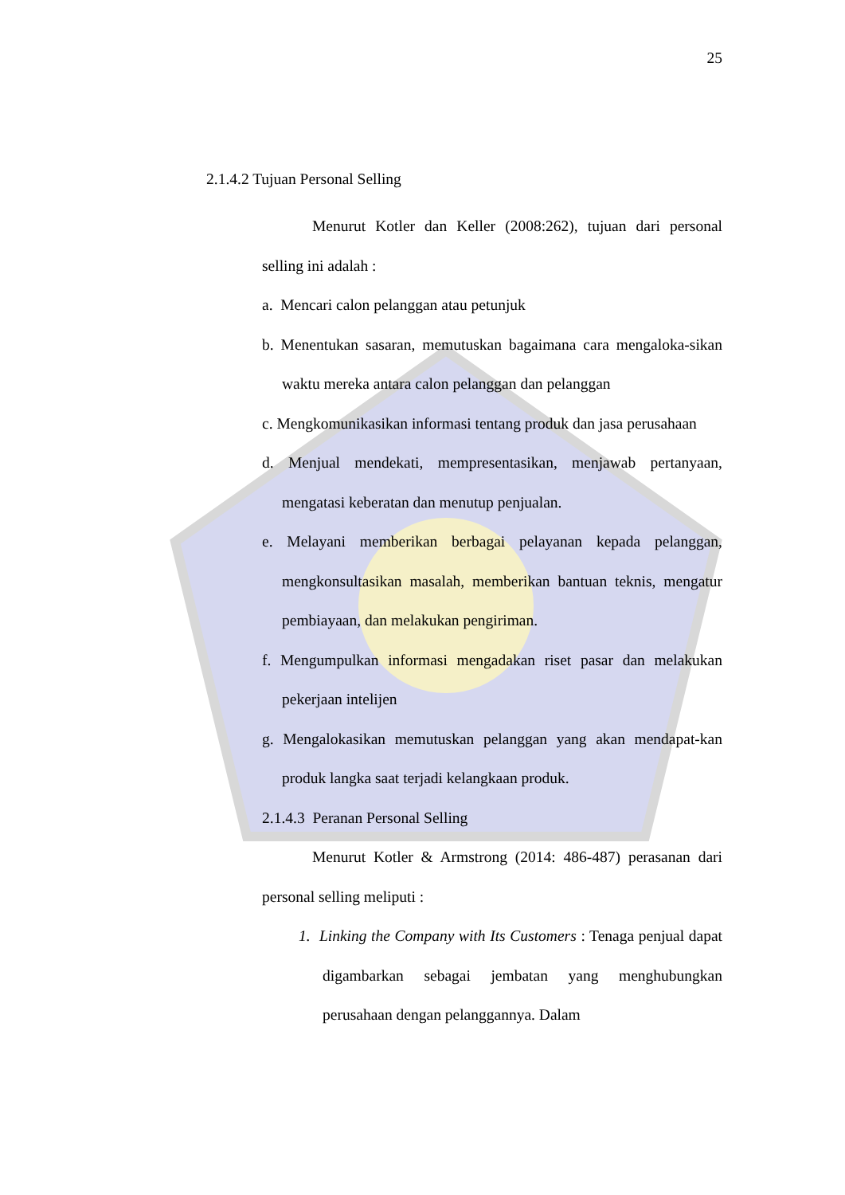25
2.1.4.2 Tujuan Personal Selling
Menurut Kotler dan Keller (2008:262), tujuan dari personal selling ini adalah :
a. Mencari calon pelanggan atau petunjuk
b. Menentukan sasaran, memutuskan bagaimana cara mengaloka-sikan waktu mereka antara calon pelanggan dan pelanggan
c. Mengkomunikasikan informasi tentang produk dan jasa perusahaan
d. Menjual mendekati, mempresentasikan, menjawab pertanyaan, mengatasi keberatan dan menutup penjualan.
e. Melayani memberikan berbagai pelayanan kepada pelanggan, mengkonsultasikan masalah, memberikan bantuan teknis, mengatur pembiayaan, dan melakukan pengiriman.
f. Mengumpulkan informasi mengadakan riset pasar dan melakukan pekerjaan intelijen
g. Mengalokasikan memutuskan pelanggan yang akan mendapat-kan produk langka saat terjadi kelangkaan produk.
2.1.4.3 Peranan Personal Selling
Menurut Kotler & Armstrong (2014: 486-487) perasanan dari personal selling meliputi :
1. Linking the Company with Its Customers : Tenaga penjual dapat digambarkan sebagai jembatan yang menghubungkan perusahaan dengan pelanggannya. Dalam